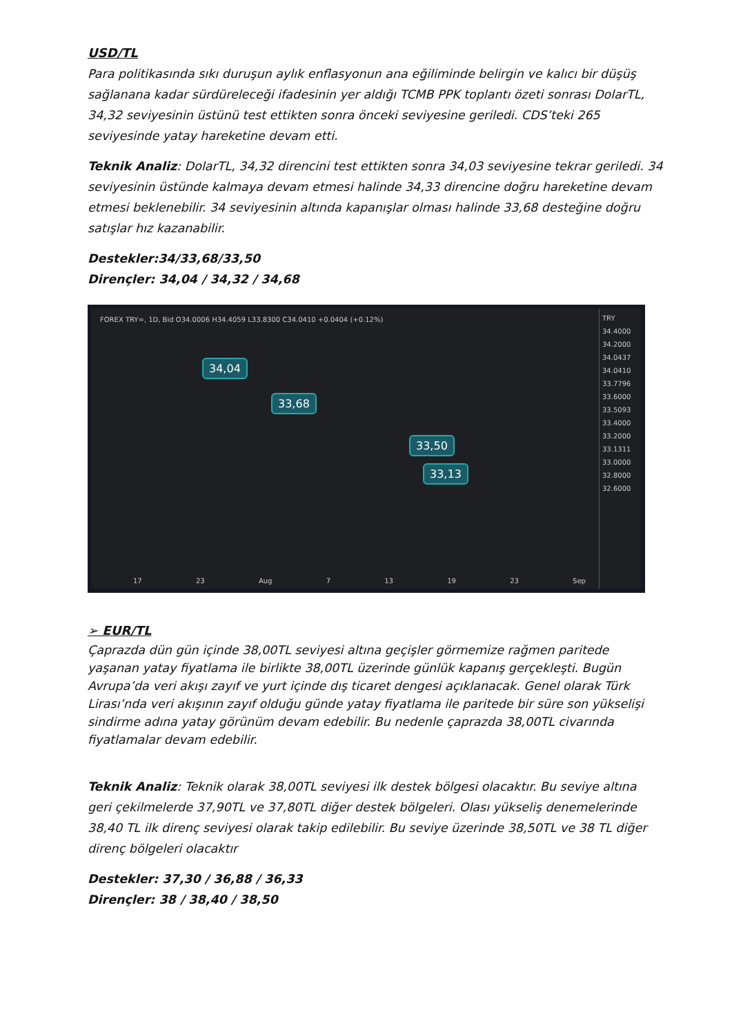USD/TL
Para politikasında sıkı duruşun aylık enflasyonun ana eğiliminde belirgin ve kalıcı bir düşüş sağlanana kadar sürdüreleceği ifadesinin yer aldığı TCMB PPK toplantı özeti sonrası DolarTL, 34,32 seviyesinin üstünü test ettikten sonra önceki seviyesine geriledi. CDS’teki 265 seviyesinde yatay hareketine devam etti.
Teknik Analiz: DolarTL, 34,32 direncini test ettikten sonra 34,03 seviyesine tekrar geriledi. 34 seviyesinin üstünde kalmaya devam etmesi halinde 34,33 direncine doğru hareketine devam etmesi beklenebilir. 34 seviyesinin altında kapanışlar olması halinde 33,68 desteğine doğru satışlar hız kazanabilir.
Destekler:34/33,68/33,50
Dirençler: 34,04 / 34,32 / 34,68
FOREX TRY=, 1D, Bid O34.0006 H34.4059 L33.8300 C34.0410 +0.0404 (+0.12%)
34,04
33,68
33,50
33,13
TRY
34.4000
34.2000
34.0437
34.0410
33.7796
33.6000
33.5093
33.4000
33.2000
33.1311
33.0000
32.8000
32.6000
17 23 Aug 7 13 19 23 Sep
➢ EUR/TL
Çaprazda dün gün içinde 38,00TL seviyesi altına geçişler görmemize rağmen paritede yaşanan yatay fiyatlama ile birlikte 38,00TL üzerinde günlük kapanış gerçekleşti. Bugün Avrupa’da veri akışı zayıf ve yurt içinde dış ticaret dengesi açıklanacak. Genel olarak Türk Lirası’nda veri akışının zayıf olduğu günde yatay fiyatlama ile paritede bir süre son yükselişi sindirme adına yatay görünüm devam edebilir. Bu nedenle çaprazda 38,00TL civarında fiyatlamalar devam edebilir.
Teknik Analiz: Teknik olarak 38,00TL seviyesi ilk destek bölgesi olacaktır. Bu seviye altına geri çekilmelerde 37,90TL ve 37,80TL diğer destek bölgeleri. Olası yükseliş denemelerinde 38,40 TL ilk direnç seviyesi olarak takip edilebilir. Bu seviye üzerinde 38,50TL ve 38 TL diğer direnç bölgeleri olacaktır
Destekler: 37,30 / 36,88 / 36,33
Dirençler: 38 / 38,40 / 38,50